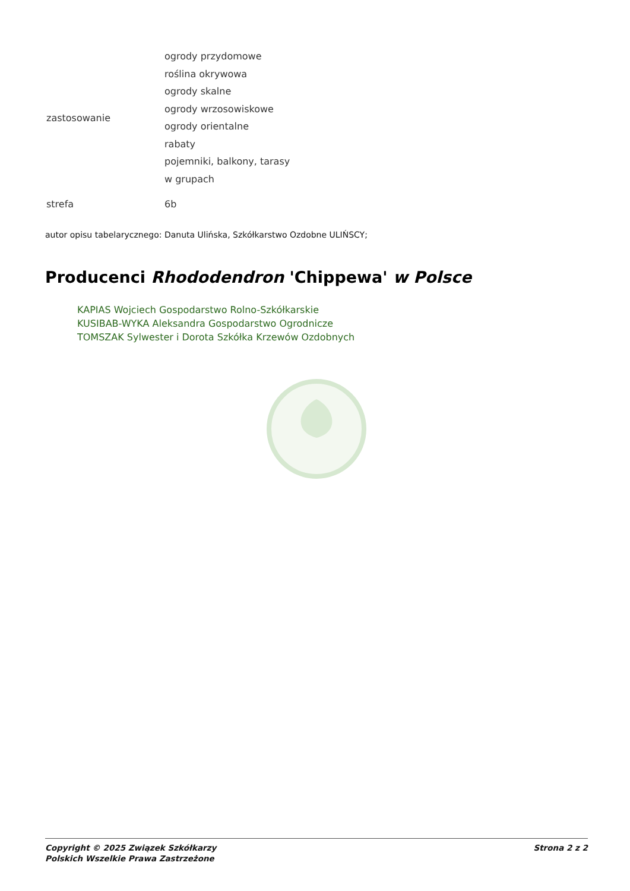| zastosowanie | ogrody przydomowe roślina okrywowa ogrody skalne ogrody wrzosowiskowe ogrody orientalne rabaty pojemniki, balkony, tarasy w grupach |
| strefa | 6b |
autor opisu tabelarycznego: Danuta Ulińska, Szkółkarstwo Ozdobne ULIŃSCY;
Producenci Rhododendron 'Chippewa' w Polsce
KAPIAS Wojciech Gospodarstwo Rolno-Szkółkarskie
KUSIBAB-WYKA Aleksandra Gospodarstwo Ogrodnicze
TOMSZAK Sylwester i Dorota Szkółka Krzewów Ozdobnych
Copyright © 2025 Związek Szkółkarzy
Polskich Wszelkie Prawa Zastrzeżone
Strona 2 z 2